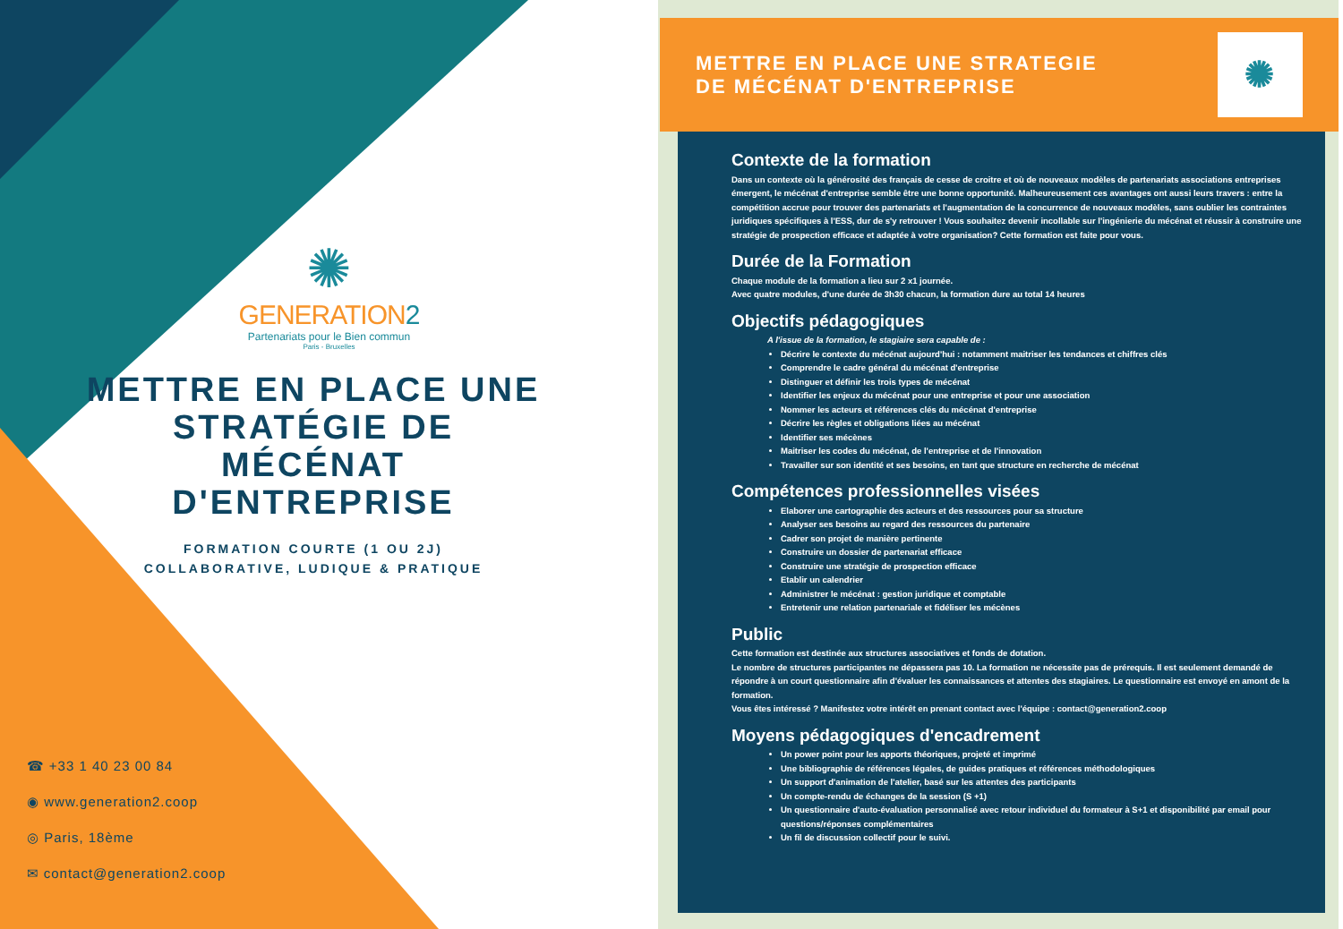✺
GENERATION2
Partenariats pour le Bien commun
Paris - Bruxelles
METTRE EN PLACE UNE STRATÉGIE DE MÉCÉNAT D'ENTREPRISE
FORMATION COURTE (1 OU 2J)
COLLABORATIVE, LUDIQUE & PRATIQUE
☎ +33 1 40 23 00 84
◉ www.generation2.coop
◎ Paris, 18ème
✉ contact@generation2.coop
METTRE EN PLACE UNE STRATEGIE
DE MÉCÉNAT D'ENTREPRISE
✺
Contexte de la formation
Dans un contexte où la générosité des français de cesse de croitre et où de nouveaux modèles de partenariats associations entreprises émergent, le mécénat d'entreprise semble être une bonne opportunité. Malheureusement ces avantages ont aussi leurs travers : entre la compétition accrue pour trouver des partenariats et l'augmentation de la concurrence de nouveaux modèles, sans oublier les contraintes juridiques spécifiques à l'ESS, dur de s'y retrouver ! Vous souhaitez devenir incollable sur l'ingénierie du mécénat et réussir à construire une stratégie de prospection efficace et adaptée à votre organisation? Cette formation est faite pour vous.
Durée de la Formation
Chaque module de la formation a lieu sur 2 x1 journée.
Avec quatre modules, d'une durée de 3h30 chacun, la formation dure au total 14 heures
Objectifs pédagogiques
A l'issue de la formation, le stagiaire sera capable de :
Décrire le contexte du mécénat aujourd'hui : notamment maitriser les tendances et chiffres clés
Comprendre le cadre général du mécénat d'entreprise
Distinguer et définir les trois types de mécénat
Identifier les enjeux du mécénat pour une entreprise et pour une association
Nommer les acteurs et références clés du mécénat d'entreprise
Décrire les règles et obligations liées au mécénat
Identifier ses mécènes
Maitriser les codes du mécénat, de l'entreprise et de l'innovation
Travailler sur son identité et ses besoins, en tant que structure en recherche de mécénat
Compétences professionnelles visées
Elaborer une cartographie des acteurs et des ressources pour sa structure
Analyser ses besoins au regard des ressources du partenaire
Cadrer son projet de manière pertinente
Construire un dossier de partenariat efficace
Construire une stratégie de prospection efficace
Etablir un calendrier
Administrer le mécénat : gestion juridique et comptable
Entretenir une relation partenariale et fidéliser les mécènes
Public
Cette formation est destinée aux structures associatives et fonds de dotation.
Le nombre de structures participantes ne dépassera pas 10. La formation ne nécessite pas de prérequis. Il est seulement demandé de répondre à un court questionnaire afin d'évaluer les connaissances et attentes des stagiaires. Le questionnaire est envoyé en amont de la formation.
Vous êtes intéressé ? Manifestez votre intérêt en prenant contact avec l'équipe : contact@generation2.coop
Moyens pédagogiques d'encadrement
Un power point pour les apports théoriques, projeté et imprimé
Une bibliographie de références légales, de guides pratiques et références méthodologiques
Un support d'animation de l'atelier, basé sur les attentes des participants
Un compte-rendu de échanges de la session (S +1)
Un questionnaire d'auto-évaluation personnalisé avec retour individuel du formateur à S+1 et disponibilité par email pour questions/réponses complémentaires
Un fil de discussion collectif pour le suivi.